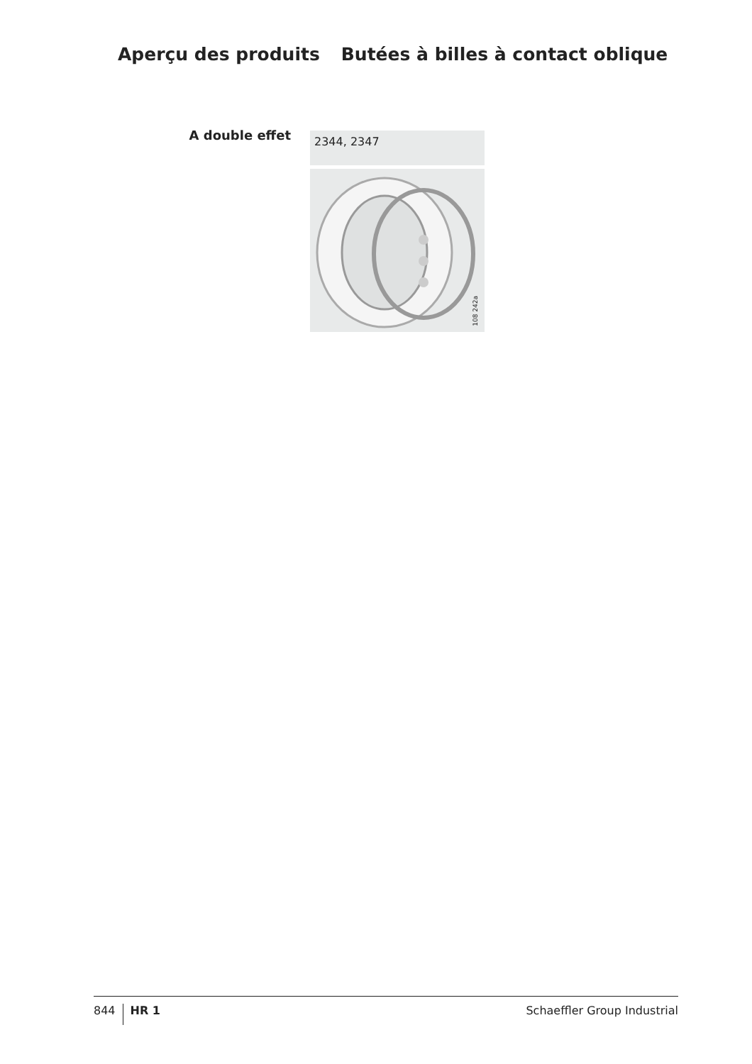Aperçu des produits Butées à billes à contact oblique
A double effet
2344, 2347
108 242a
844 HR 1 Schaeffler Group Industrial